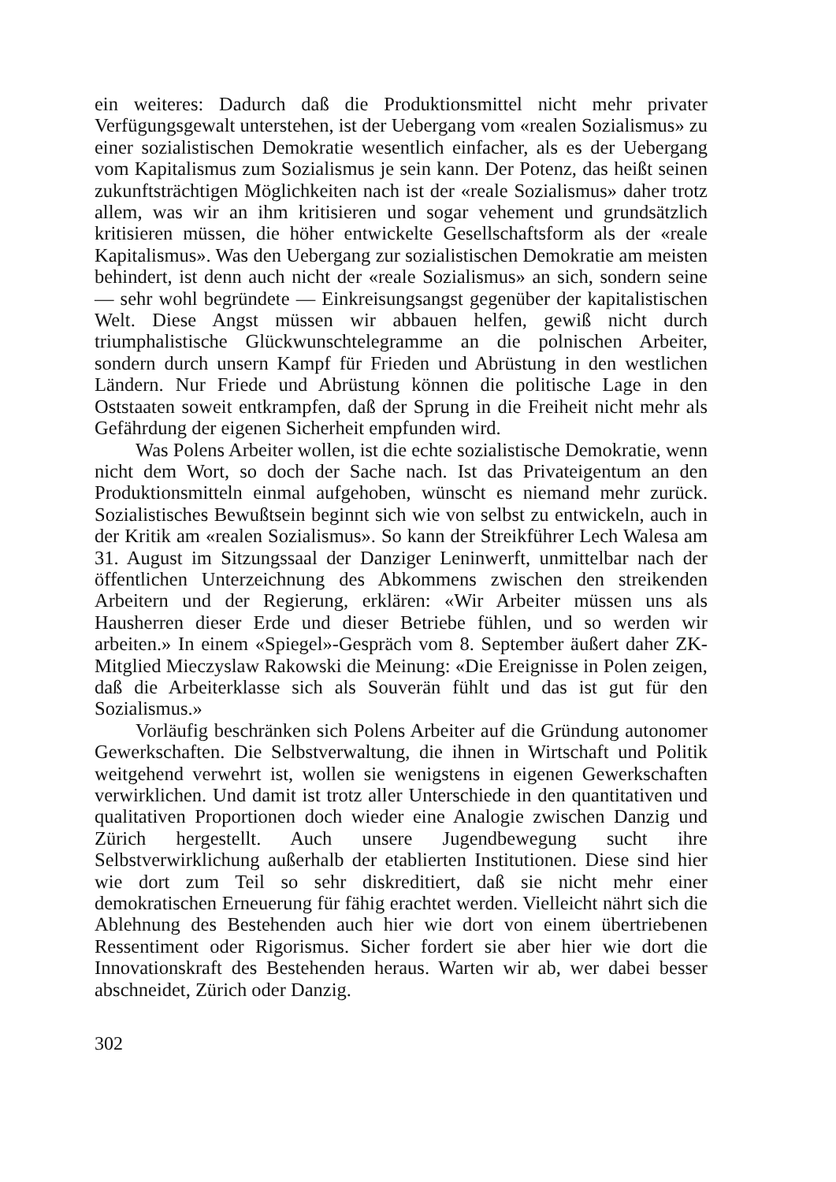ein weiteres: Dadurch daß die Produktionsmittel nicht mehr privater Verfügungsgewalt unterstehen, ist der Uebergang vom «realen Sozialismus» zu einer sozialistischen Demokratie wesentlich einfacher, als es der Uebergang vom Kapitalismus zum Sozialismus je sein kann. Der Potenz, das heißt seinen zukunftsträchtigen Möglichkeiten nach ist der «reale Sozialismus» daher trotz allem, was wir an ihm kritisieren und sogar vehement und grundsätzlich kritisieren müssen, die höher entwickelte Gesellschaftsform als der «reale Kapitalismus». Was den Uebergang zur sozialistischen Demokratie am meisten behindert, ist denn auch nicht der «reale Sozialismus» an sich, sondern seine — sehr wohl begründete — Einkreisungsangst gegenüber der kapitalistischen Welt. Diese Angst müssen wir abbauen helfen, gewiß nicht durch triumphalistische Glückwunschtelegramme an die polnischen Arbeiter, sondern durch unsern Kampf für Frieden und Abrüstung in den westlichen Ländern. Nur Friede und Abrüstung können die politische Lage in den Oststaaten soweit entkrampfen, daß der Sprung in die Freiheit nicht mehr als Gefährdung der eigenen Sicherheit empfunden wird.
Was Polens Arbeiter wollen, ist die echte sozialistische Demokratie, wenn nicht dem Wort, so doch der Sache nach. Ist das Privateigentum an den Produktionsmitteln einmal aufgehoben, wünscht es niemand mehr zurück. Sozialistisches Bewußtsein beginnt sich wie von selbst zu entwickeln, auch in der Kritik am «realen Sozialismus». So kann der Streikführer Lech Walesa am 31. August im Sitzungssaal der Danziger Leninwerft, unmittelbar nach der öffentlichen Unterzeichnung des Abkommens zwischen den streikenden Arbeitern und der Regierung, erklären: «Wir Arbeiter müssen uns als Hausherren dieser Erde und dieser Betriebe fühlen, und so werden wir arbeiten.» In einem «Spiegel»-Gespräch vom 8. September äußert daher ZK-Mitglied Mieczyslaw Rakowski die Meinung: «Die Ereignisse in Polen zeigen, daß die Arbeiterklasse sich als Souverän fühlt und das ist gut für den Sozialismus.»
Vorläufig beschränken sich Polens Arbeiter auf die Gründung autonomer Gewerkschaften. Die Selbstverwaltung, die ihnen in Wirtschaft und Politik weitgehend verwehrt ist, wollen sie wenigstens in eigenen Gewerkschaften verwirklichen. Und damit ist trotz aller Unterschiede in den quantitativen und qualitativen Proportionen doch wieder eine Analogie zwischen Danzig und Zürich hergestellt. Auch unsere Jugendbewegung sucht ihre Selbstverwirklichung außerhalb der etablierten Institutionen. Diese sind hier wie dort zum Teil so sehr diskreditiert, daß sie nicht mehr einer demokratischen Erneuerung für fähig erachtet werden. Vielleicht nährt sich die Ablehnung des Bestehenden auch hier wie dort von einem übertriebenen Ressentiment oder Rigorismus. Sicher fordert sie aber hier wie dort die Innovationskraft des Bestehenden heraus. Warten wir ab, wer dabei besser abschneidet, Zürich oder Danzig.
302